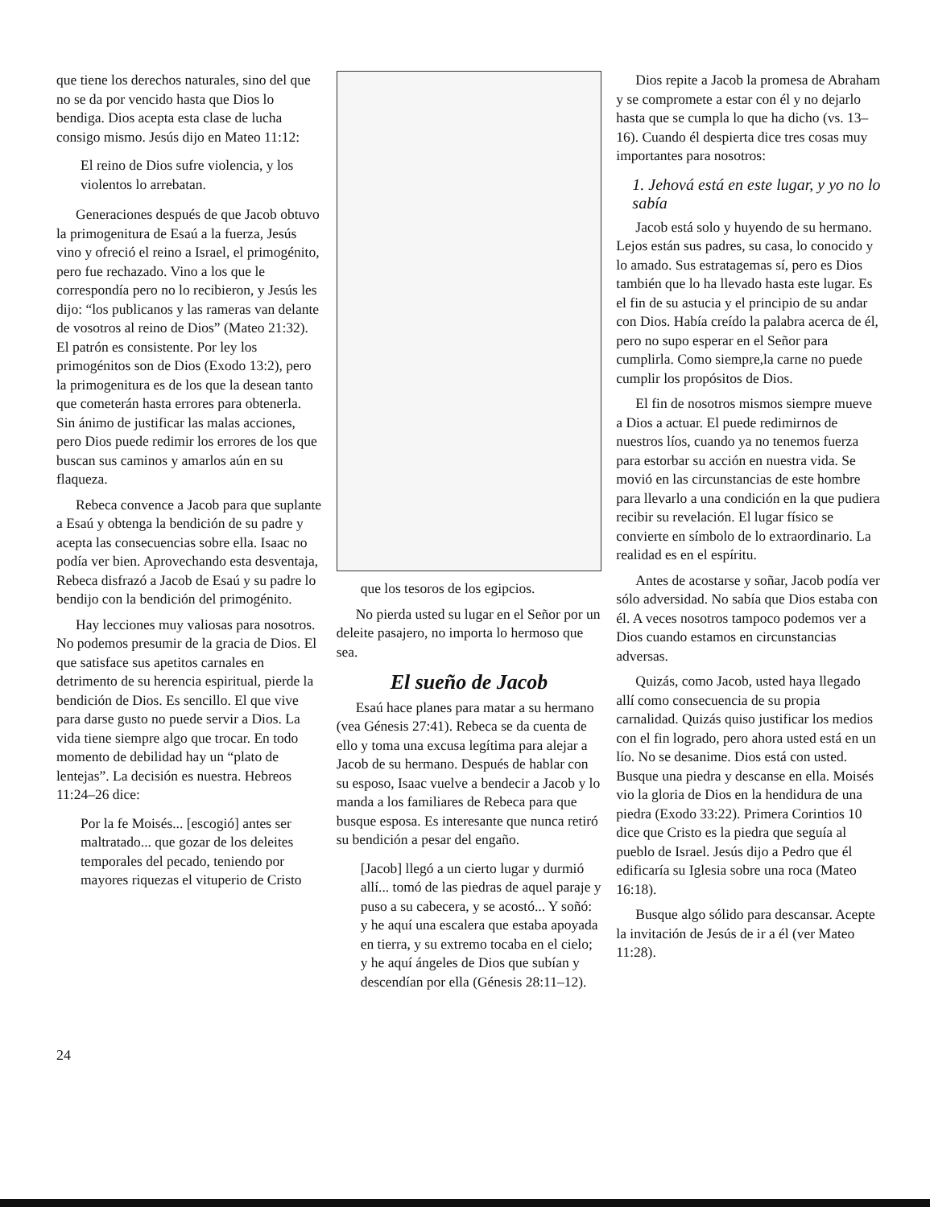que tiene los derechos naturales, sino del que no se da por vencido hasta que Dios lo bendiga. Dios acepta esta clase de lucha consigo mismo. Jesús dijo en Mateo 11:12:
El reino de Dios sufre violencia, y los violentos lo arrebatan.
Generaciones después de que Jacob obtuvo la primogenitura de Esaú a la fuerza, Jesús vino y ofreció el reino a Israel, el primogénito, pero fue rechazado. Vino a los que le correspondía pero no lo recibieron, y Jesús les dijo: “los publicanos y las rameras van delante de vosotros al reino de Dios” (Mateo 21:32). El patrón es consistente. Por ley los primogénitos son de Dios (Exodo 13:2), pero la primogenitura es de los que la desean tanto que cometerán hasta errores para obtenerla. Sin ánimo de justificar las malas acciones, pero Dios puede redimir los errores de los que buscan sus caminos y amarlos aún en su flaqueza.
Rebeca convence a Jacob para que suplante a Esaú y obtenga la bendición de su padre y acepta las consecuencias sobre ella. Isaac no podía ver bien. Aprovechando esta desventaja, Rebeca disfrazó a Jacob de Esaú y su padre lo bendijo con la bendición del primogénito.
Hay lecciones muy valiosas para nosotros. No podemos presumir de la gracia de Dios. El que satisface sus apetitos carnales en detrimento de su herencia espiritual, pierde la bendición de Dios. Es sencillo. El que vive para darse gusto no puede servir a Dios. La vida tiene siempre algo que trocar. En todo momento de debilidad hay un “plato de lentejas”. La decisión es nuestra. Hebreos 11:24–26 dice:
Por la fe Moisés... [escogió] antes ser maltratado... que gozar de los deleites temporales del pecado, teniendo por mayores riquezas el vituperio de Cristo
que los tesoros de los egipcios.
No pierda usted su lugar en el Señor por un deleite pasajero, no importa lo hermoso que sea.
El sueño de Jacob
Esaú hace planes para matar a su hermano (vea Génesis 27:41). Rebeca se da cuenta de ello y toma una excusa legítima para alejar a Jacob de su hermano. Después de hablar con su esposo, Isaac vuelve a bendecir a Jacob y lo manda a los familiares de Rebeca para que busque esposa. Es interesante que nunca retiró su bendición a pesar del engaño.
[Jacob] llegó a un cierto lugar y durmió allí... tomó de las piedras de aquel paraje y puso a su cabecera, y se acostó... Y soñó: y he aquí una escalera que estaba apoyada en tierra, y su extremo tocaba en el cielo; y he aquí ángeles de Dios que subían y descendían por ella (Génesis 28:11–12).
Dios repite a Jacob la promesa de Abraham y se compromete a estar con él y no dejarlo hasta que se cumpla lo que ha dicho (vs. 13–16). Cuando él despierta dice tres cosas muy importantes para nosotros:
1. Jehová está en este lugar, y yo no lo sabía
Jacob está solo y huyendo de su hermano. Lejos están sus padres, su casa, lo conocido y lo amado. Sus estratagemas sí, pero es Dios también que lo ha llevado hasta este lugar. Es el fin de su astucia y el principio de su andar con Dios. Había creído la palabra acerca de él, pero no supo esperar en el Señor para cumplirla. Como siempre,la carne no puede cumplir los propósitos de Dios.
El fin de nosotros mismos siempre mueve a Dios a actuar. El puede redimirnos de nuestros líos, cuando ya no tenemos fuerza para estorbar su acción en nuestra vida. Se movió en las circunstancias de este hombre para llevarlo a una condición en la que pudiera recibir su revelación. El lugar físico se convierte en símbolo de lo extraordinario. La realidad es en el espíritu.
Antes de acostarse y soñar, Jacob podía ver sólo adversidad. No sabía que Dios estaba con él. A veces nosotros tampoco podemos ver a Dios cuando estamos en circunstancias adversas.
Quizás, como Jacob, usted haya llegado allí como consecuencia de su propia carnalidad. Quizás quiso justificar los medios con el fin logrado, pero ahora usted está en un lío. No se desanime. Dios está con usted. Busque una piedra y descanse en ella. Moisés vio la gloria de Dios en la hendidura de una piedra (Exodo 33:22). Primera Corintios 10 dice que Cristo es la piedra que seguía al pueblo de Israel. Jesús dijo a Pedro que él edificaría su Iglesia sobre una roca (Mateo 16:18).
Busque algo sólido para descansar. Acepte la invitación de Jesús de ir a él (ver Mateo 11:28).
24